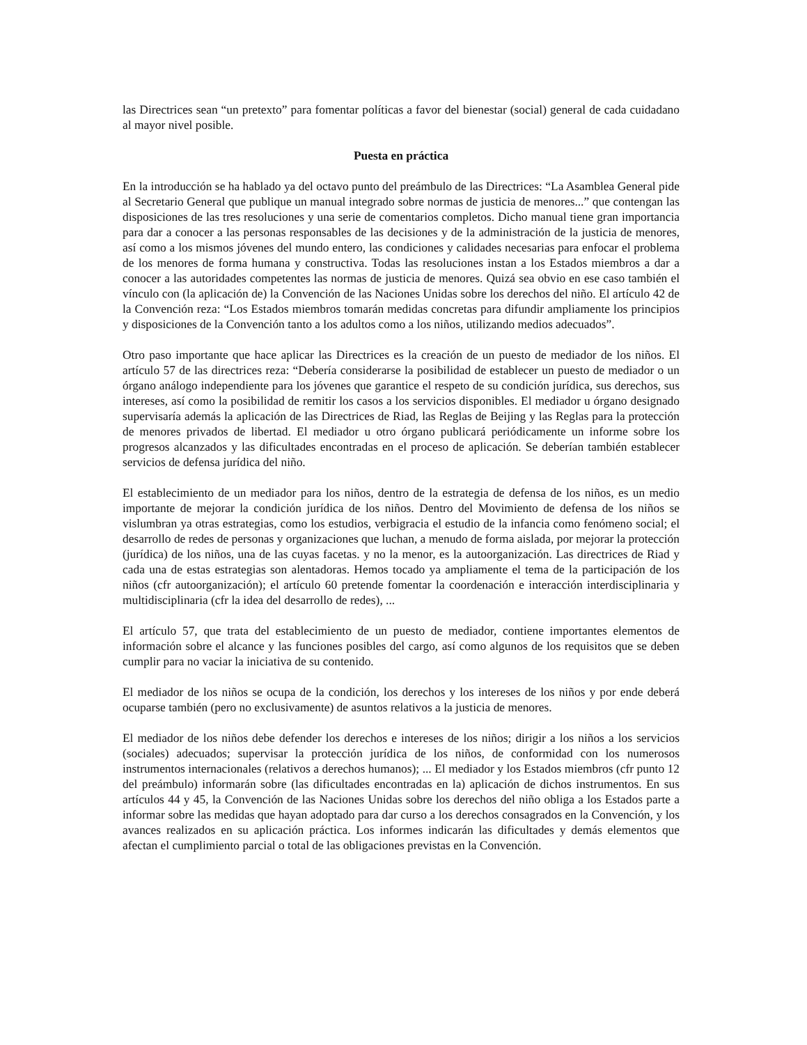las Directrices sean “un pretexto” para fomentar políticas a favor del bienestar (social) general de cada cuidadano al mayor nivel posible.
Puesta en práctica
En la introducción se ha hablado ya del octavo punto del preámbulo de las Directrices: “La Asamblea General pide al Secretario General que publique un manual integrado sobre normas de justicia de menores...” que contengan las disposiciones de las tres resoluciones y una serie de comentarios completos. Dicho manual tiene gran importancia para dar a conocer a las personas responsables de las decisiones y de la administración de la justicia de menores, así como a los mismos jóvenes del mundo entero, las condiciones y calidades necesarias para enfocar el problema de los menores de forma humana y constructiva. Todas las resoluciones instan a los Estados miembros a dar a conocer a las autoridades competentes las normas de justicia de menores. Quizá sea obvio en ese caso también el vínculo con (la aplicación de) la Convención de las Naciones Unidas sobre los derechos del niño. El artículo 42 de la Convención reza: “Los Estados miembros tomarán medidas concretas para difundir ampliamente los principios y disposiciones de la Convención tanto a los adultos como a los niños, utilizando medios adecuados”.
Otro paso importante que hace aplicar las Directrices es la creación de un puesto de mediador de los niños. El artículo 57 de las directrices reza: “Debería considerarse la posibilidad de establecer un puesto de mediador o un órgano análogo independiente para los jóvenes que garantice el respeto de su condición jurídica, sus derechos, sus intereses, así como la posibilidad de remitir los casos a los servicios disponibles. El mediador u órgano designado supervisaría además la aplicación de las Directrices de Riad, las Reglas de Beijing y las Reglas para la protección de menores privados de libertad. El mediador u otro órgano publicará periódicamente un informe sobre los progresos alcanzados y las dificultades encontradas en el proceso de aplicación. Se deberían también establecer servicios de defensa jurídica del niño.
El establecimiento de un mediador para los niños, dentro de la estrategia de defensa de los niños, es un medio importante de mejorar la condición jurídica de los niños. Dentro del Movimiento de defensa de los niños se vislumbran ya otras estrategias, como los estudios, verbigracia el estudio de la infancia como fenómeno social; el desarrollo de redes de personas y organizaciones que luchan, a menudo de forma aislada, por mejorar la protección (jurídica) de los niños, una de las cuyas facetas. y no la menor, es la autoorganización. Las directrices de Riad y cada una de estas estrategias son alentadoras. Hemos tocado ya ampliamente el tema de la participación de los niños (cfr autoorganización); el artículo 60 pretende fomentar la coordenación e interacción interdisciplinaria y multidisciplinaria (cfr la idea del desarrollo de redes), ...
El artículo 57, que trata del establecimiento de un puesto de mediador, contiene importantes elementos de información sobre el alcance y las funciones posibles del cargo, así como algunos de los requisitos que se deben cumplir para no vaciar la iniciativa de su contenido.
El mediador de los niños se ocupa de la condición, los derechos y los intereses de los niños y por ende deberá ocuparse también (pero no exclusivamente) de asuntos relativos a la justicia de menores.
El mediador de los niños debe defender los derechos e intereses de los niños; dirigir a los niños a los servicios (sociales) adecuados; supervisar la protección jurídica de los niños, de conformidad con los numerosos instrumentos internacionales (relativos a derechos humanos); ... El mediador y los Estados miembros (cfr punto 12 del preámbulo) informarán sobre (las dificultades encontradas en la) aplicación de dichos instrumentos. En sus artículos 44 y 45, la Convención de las Naciones Unidas sobre los derechos del niño obliga a los Estados parte a informar sobre las medidas que hayan adoptado para dar curso a los derechos consagrados en la Convención, y los avances realizados en su aplicación práctica. Los informes indicarán las dificultades y demás elementos que afectan el cumplimiento parcial o total de las obligaciones previstas en la Convención.